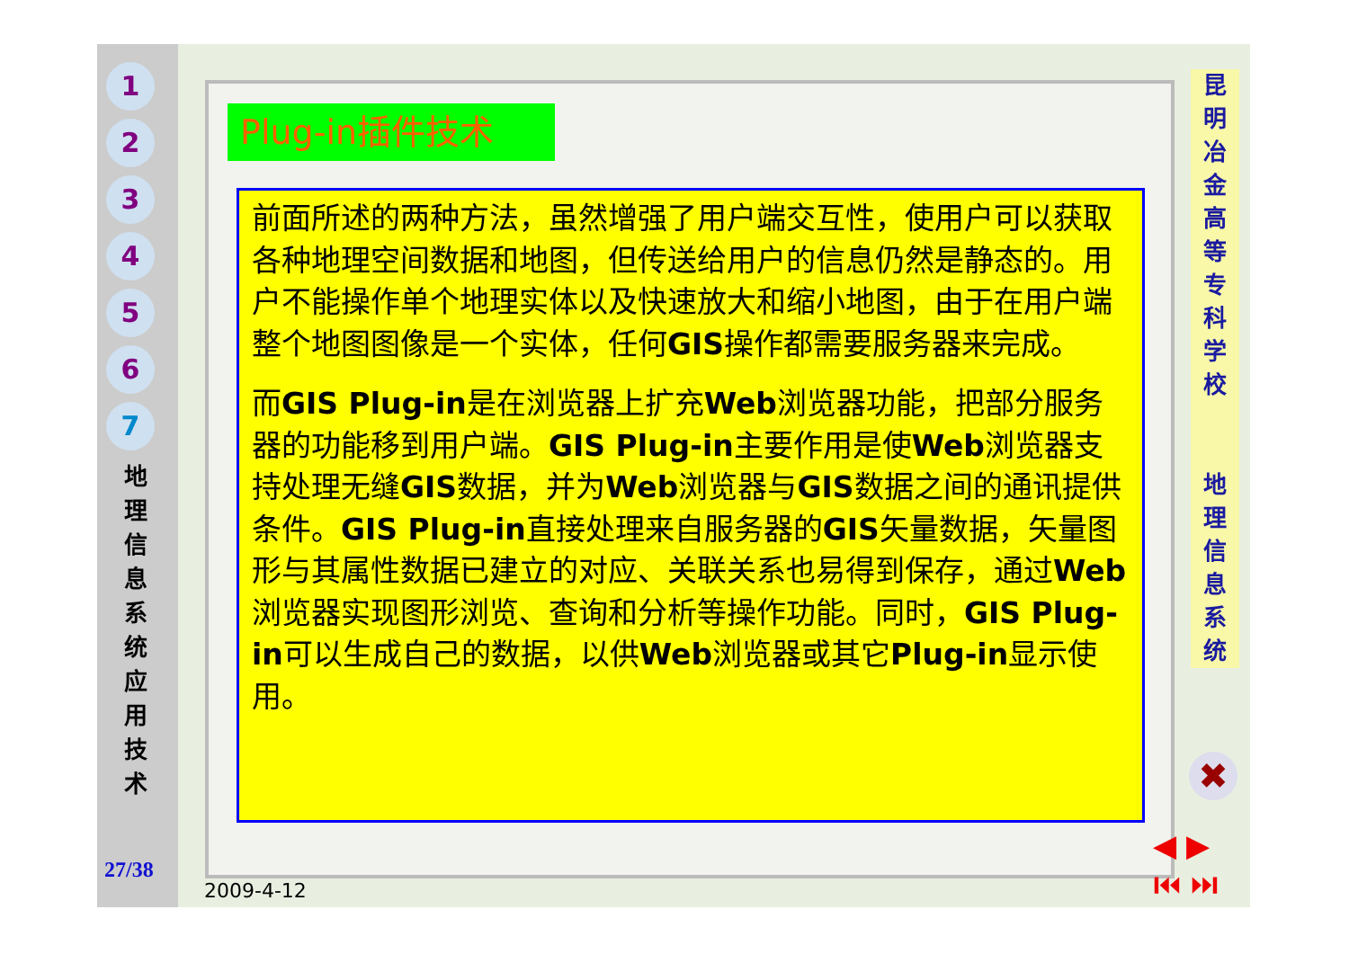1
2
3
4
5
6
7
地 理 信 息 系 统 应 用 技 术
27/38
Plug-in插件技术
前面所述的两种方法，虽然增强了用户端交互性，使用户可以获取各种地理空间数据和地图，但传送给用户的信息仍然是静态的。用户不能操作单个地理实体以及快速放大和缩小地图，由于在用户端整个地图图像是一个实体，任何GIS操作都需要服务器来完成。
而GIS Plug-in是在浏览器上扩充Web浏览器功能，把部分服务器的功能移到用户端。GIS Plug-in主要作用是使Web浏览器支持处理无缝GIS数据，并为Web浏览器与GIS数据之间的通讯提供条件。GIS Plug-in直接处理来自服务器的GIS矢量数据，矢量图形与其属性数据已建立的对应、关联关系也易得到保存，通过Web浏览器实现图形浏览、查询和分析等操作功能。同时，GIS Plug-in可以生成自己的数据，以供Web浏览器或其它Plug-in显示使用。
昆 明 冶 金 高 等 专 科 学 校
地 理 信 息 系 统
✖
◀ ▶
⏮ ⏭
2009-4-12